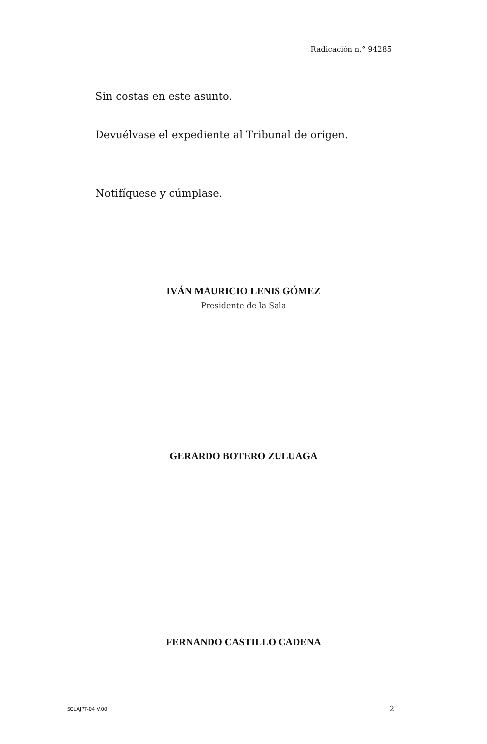Radicación n.° 94285
Sin costas en este asunto.
Devuélvase el expediente al Tribunal de origen.
Notifíquese y cúmplase.
IVÁN MAURICIO LENIS GÓMEZ
Presidente de la Sala
GERARDO BOTERO ZULUAGA
FERNANDO CASTILLO CADENA
SCLAJPT-04 V.00 2